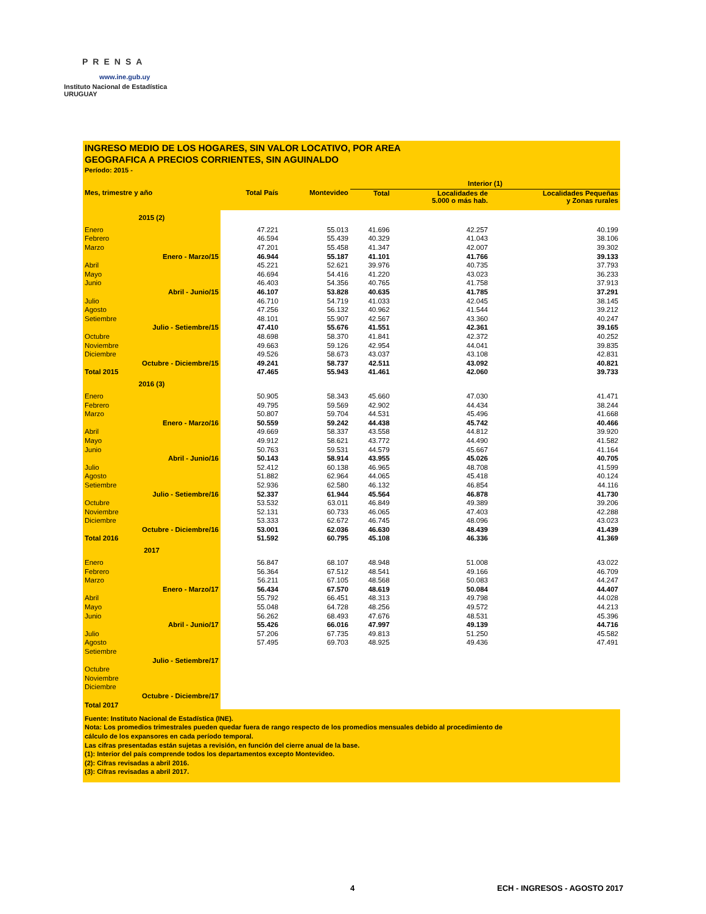PRENSA
www.ine.gub.uy
Instituto Nacional de Estadística
URUGUAY
INGRESO MEDIO DE LOS HOGARES, SIN VALOR LOCATIVO, POR AREA
GEOGRAFICA A PRECIOS CORRIENTES, SIN AGUINALDO
Período: 2015 -
| | | | Interior (1) | | |
| --- | --- | --- | --- | --- | --- |
| Mes, trimestre y año | Total País | Montevideo | Total | Localidades de 5.000 o más hab. | Localidades Pequeñas y Zonas rurales |
| 2015 (2) | | | | | |
| Enero | 47.221 | 55.013 | 41.696 | 42.257 | 40.199 |
| Febrero | 46.594 | 55.439 | 40.329 | 41.043 | 38.106 |
| Marzo | 47.201 | 55.458 | 41.347 | 42.007 | 39.302 |
| Enero - Marzo/15 | 46.944 | 55.187 | 41.101 | 41.766 | 39.133 |
| Abril | 45.221 | 52.621 | 39.976 | 40.735 | 37.793 |
| Mayo | 46.694 | 54.416 | 41.220 | 43.023 | 36.233 |
| Junio | 46.403 | 54.356 | 40.765 | 41.758 | 37.913 |
| Abril - Junio/15 | 46.107 | 53.828 | 40.635 | 41.785 | 37.291 |
| Julio | 46.710 | 54.719 | 41.033 | 42.045 | 38.145 |
| Agosto | 47.256 | 56.132 | 40.962 | 41.544 | 39.212 |
| Setiembre | 48.101 | 55.907 | 42.567 | 43.360 | 40.247 |
| Julio - Setiembre/15 | 47.410 | 55.676 | 41.551 | 42.361 | 39.165 |
| Octubre | 48.698 | 58.370 | 41.841 | 42.372 | 40.252 |
| Noviembre | 49.663 | 59.126 | 42.954 | 44.041 | 39.835 |
| Diciembre | 49.526 | 58.673 | 43.037 | 43.108 | 42.831 |
| Octubre - Diciembre/15 | 49.241 | 58.737 | 42.511 | 43.092 | 40.821 |
| Total 2015 | 47.465 | 55.943 | 41.461 | 42.060 | 39.733 |
| 2016 (3) | | | | | |
| Enero | 50.905 | 58.343 | 45.660 | 47.030 | 41.471 |
| Febrero | 49.795 | 59.569 | 42.902 | 44.434 | 38.244 |
| Marzo | 50.807 | 59.704 | 44.531 | 45.496 | 41.668 |
| Enero - Marzo/16 | 50.559 | 59.242 | 44.438 | 45.742 | 40.466 |
| Abril | 49.669 | 58.337 | 43.558 | 44.812 | 39.920 |
| Mayo | 49.912 | 58.621 | 43.772 | 44.490 | 41.582 |
| Junio | 50.763 | 59.531 | 44.579 | 45.667 | 41.164 |
| Abril - Junio/16 | 50.143 | 58.914 | 43.955 | 45.026 | 40.705 |
| Julio | 52.412 | 60.138 | 46.965 | 48.708 | 41.599 |
| Agosto | 51.882 | 62.964 | 44.065 | 45.418 | 40.124 |
| Setiembre | 52.936 | 62.580 | 46.132 | 46.854 | 44.116 |
| Julio - Setiembre/16 | 52.337 | 61.944 | 45.564 | 46.878 | 41.730 |
| Octubre | 53.532 | 63.011 | 46.849 | 49.389 | 39.206 |
| Noviembre | 52.131 | 60.733 | 46.065 | 47.403 | 42.288 |
| Diciembre | 53.333 | 62.672 | 46.745 | 48.096 | 43.023 |
| Octubre - Diciembre/16 | 53.001 | 62.036 | 46.630 | 48.439 | 41.439 |
| Total 2016 | 51.592 | 60.795 | 45.108 | 46.336 | 41.369 |
| 2017 | | | | | |
| Enero | 56.847 | 68.107 | 48.948 | 51.008 | 43.022 |
| Febrero | 56.364 | 67.512 | 48.541 | 49.166 | 46.709 |
| Marzo | 56.211 | 67.105 | 48.568 | 50.083 | 44.247 |
| Enero - Marzo/17 | 56.434 | 67.570 | 48.619 | 50.084 | 44.407 |
| Abril | 55.792 | 66.451 | 48.313 | 49.798 | 44.028 |
| Mayo | 55.048 | 64.728 | 48.256 | 49.572 | 44.213 |
| Junio | 56.262 | 68.493 | 47.676 | 48.531 | 45.396 |
| Abril - Junio/17 | 55.426 | 66.016 | 47.997 | 49.139 | 44.716 |
| Julio | 57.206 | 67.735 | 49.813 | 51.250 | 45.582 |
| Agosto | 57.495 | 69.703 | 48.925 | 49.436 | 47.491 |
| Setiembre | | | | | |
| Julio - Setiembre/17 | | | | | |
| Octubre | | | | | |
| Noviembre | | | | | |
| Diciembre | | | | | |
| Octubre - Diciembre/17 | | | | | |
| Total 2017 | | | | | |
Fuente: Instituto Nacional de Estadística (INE).
Nota: Los promedios trimestrales pueden quedar fuera de rango respecto de los promedios mensuales debido al procedimiento de
cálculo de los expansores en cada período temporal.
Las cifras presentadas están sujetas a revisión, en función del cierre anual de la base.
(1): Interior del país comprende todos los departamentos excepto Montevideo.
(2): Cifras revisadas a abril 2016.
(3): Cifras revisadas a abril 2017.
4 ECH - INGRESOS - AGOSTO 2017